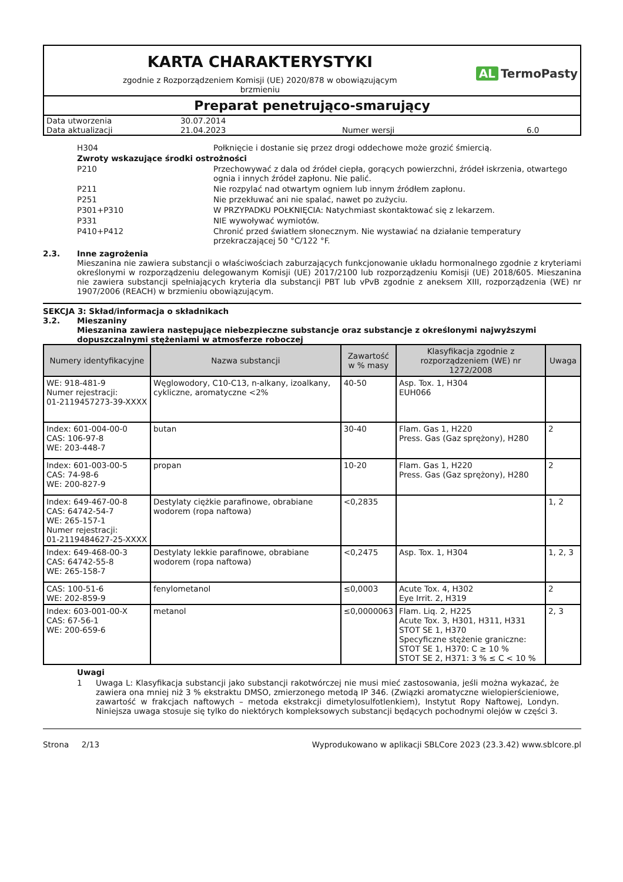KARTA CHARAKTERYSTYKI
zgodnie z Rozporządzeniem Komisji (UE) 2020/878 w obowiązującym
brzmieniu
AL TermoPasty
Preparat penetrująco-smarujący
| Data utworzenia | 30.07.2014 | | |
| Data aktualizacji | 21.04.2023 | Numer wersji | 6.0 |
H304 Połknięcie i dostanie się przez drogi oddechowe może grozić śmiercią.
Zwroty wskazujące środki ostrożności
P210 Przechowywać z dala od źródeł ciepła, gorących powierzchni, źródeł iskrzenia, otwartego ognia i innych źródeł zapłonu. Nie palić.
P211 Nie rozpylać nad otwartym ogniem lub innym źródłem zapłonu.
P251 Nie przekłuwać ani nie spalać, nawet po zużyciu.
P301+P310 W PRZYPADKU POŁKNIĘCIA: Natychmiast skontaktować się z lekarzem.
P331 NIE wywoływać wymiotów.
P410+P412 Chronić przed światłem słonecznym. Nie wystawiać na działanie temperatury przekraczającej 50 °C/122 °F.
2.3. Inne zagrożenia
Mieszanina nie zawiera substancji o właściwościach zaburzających funkcjonowanie układu hormonalnego zgodnie z kryteriami określonymi w rozporządzeniu delegowanym Komisji (UE) 2017/2100 lub rozporządzeniu Komisji (UE) 2018/605. Mieszanina nie zawiera substancji spełniających kryteria dla substancji PBT lub vPvB zgodnie z aneksem XIII, rozporządzenia (WE) nr 1907/2006 (REACH) w brzmieniu obowiązującym.
SEKCJA 3: Skład/informacja o składnikach
3.2. Mieszaniny
Mieszanina zawiera następujące niebezpieczne substancje oraz substancje z określonymi najwyższymi dopuszczalnymi stężeniami w atmosferze roboczej
| Numery identyfikacyjne | Nazwa substancji | Zawartość w % masy | Klasyfikacja zgodnie z rozporządzeniem (WE) nr 1272/2008 | Uwaga |
| --- | --- | --- | --- | --- |
| WE: 918-481-9 Numer rejestracji: 01-2119457273-39-XXXX | Węglowodory, C10-C13, n-alkany, izoalkany, cykliczne, aromatyczne <2% | 40-50 | Asp. Tox. 1, H304 EUH066 | |
| Index: 601-004-00-0 CAS: 106-97-8 WE: 203-448-7 | butan | 30-40 | Flam. Gas 1, H220 Press. Gas (Gaz sprężony), H280 | 2 |
| Index: 601-003-00-5 CAS: 74-98-6 WE: 200-827-9 | propan | 10-20 | Flam. Gas 1, H220 Press. Gas (Gaz sprężony), H280 | 2 |
| Index: 649-467-00-8 CAS: 64742-54-7 WE: 265-157-1 Numer rejestracji: 01-2119484627-25-XXXX | Destylaty ciężkie parafinowe, obrabiane wodorem (ropa naftowa) | <0,2835 | | 1, 2 |
| Index: 649-468-00-3 CAS: 64742-55-8 WE: 265-158-7 | Destylaty lekkie parafinowe, obrabiane wodorem (ropa naftowa) | <0,2475 | Asp. Tox. 1, H304 | 1, 2, 3 |
| CAS: 100-51-6 WE: 202-859-9 | fenylometanol | ≤0,0003 | Acute Tox. 4, H302 Eye Irrit. 2, H319 | 2 |
| Index: 603-001-00-X CAS: 67-56-1 WE: 200-659-6 | metanol | ≤0,0000063 | Flam. Liq. 2, H225 Acute Tox. 3, H301, H311, H331 STOT SE 1, H370 Specyficzne stężenie graniczne: STOT SE 1, H370: C ≥ 10 % STOT SE 2, H371: 3 % ≤ C < 10 % | 2, 3 |
Uwagi
1 Uwaga L: Klasyfikacja substancji jako substancji rakotwórczej nie musi mieć zastosowania, jeśli można wykazać, że zawiera ona mniej niż 3 % ekstraktu DMSO, zmierzonego metodą IP 346. (Związki aromatyczne wielopierścieniowe, zawartość w frakcjach naftowych – metoda ekstrakcji dimetylosulfotlenkiem), Instytut Ropy Naftowej, Londyn. Niniejsza uwaga stosuje się tylko do niektórych kompleksowych substancji będących pochodnymi olejów w części 3.
Strona 2/13 Wyprodukowano w aplikacji SBLCore 2023 (23.3.42) www.sblcore.pl